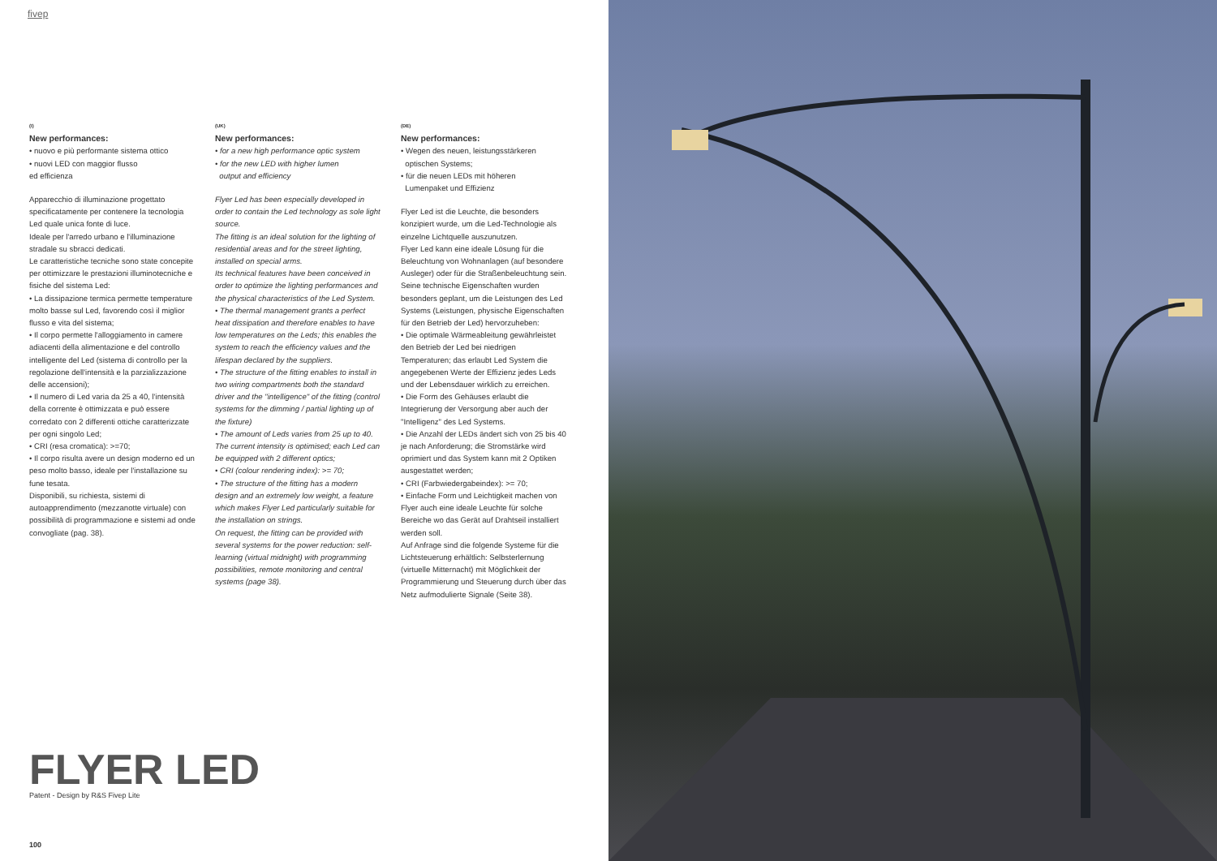fivep
(I)
New performances:
• nuovo e più performante sistema ottico
• nuovi LED con maggior flusso
ed efficienza
Apparecchio di illuminazione progettato specificatamente per contenere la tecnologia Led quale unica fonte di luce.
Ideale per l'arredo urbano e l'illuminazione stradale su sbracci dedicati.
Le caratteristiche tecniche sono state concepite per ottimizzare le prestazioni illuminotecniche e fisiche del sistema Led:
• La dissipazione termica permette temperature molto basse sul Led, favorendo così il miglior flusso e vita del sistema;
• Il corpo permette l'alloggiamento in camere adiacenti della alimentazione e del controllo intelligente del Led (sistema di controllo per la regolazione dell'intensità e la parzializzazione delle accensioni);
• Il numero di Led varia da 25 a 40, l'intensità della corrente è ottimizzata e può essere corredato con 2 differenti ottiche caratterizzate per ogni singolo Led;
• CRI (resa cromatica): >=70;
• Il corpo risulta avere un design moderno ed un peso molto basso, ideale per l'installazione su fune tesata.
Disponibili, su richiesta, sistemi di autoapprendimento (mezzanotte virtuale) con possibilità di programmazione e sistemi ad onde convogliate (pag. 38).
(UK)
New performances:
• for a new high performance optic system
• for the new LED with higher lumen
output and efficiency
Flyer Led has been especially developed in order to contain the Led technology as sole light source.
The fitting is an ideal solution for the lighting of residential areas and for the street lighting, installed on special arms.
Its technical features have been conceived in order to optimize the lighting performances and the physical characteristics of the Led System.
• The thermal management grants a perfect heat dissipation and therefore enables to have low temperatures on the Leds; this enables the system to reach the efficiency values and the lifespan declared by the suppliers.
• The structure of the fitting enables to install in two wiring compartments both the standard driver and the "intelligence" of the fitting (control systems for the dimming / partial lighting up of the fixture)
• The amount of Leds varies from 25 up to 40. The current intensity is optimised; each Led can be equipped with 2 different optics;
• CRI (colour rendering index): >= 70;
• The structure of the fitting has a modern design and an extremely low weight, a feature which makes Flyer Led particularly suitable for the installation on strings.
On request, the fitting can be provided with several systems for the power reduction: self-learning (virtual midnight) with programming possibilities, remote monitoring and central systems (page 38).
(DE)
New performances:
• Wegen des neuen, leistungsstärkeren
optischen Systems;
• für die neuen LEDs mit höheren
Lumenpaket und Effizienz
Flyer Led ist die Leuchte, die besonders konzipiert wurde, um die Led-Technologie als einzelne Lichtquelle auszunutzen.
Flyer Led kann eine ideale Lösung für die Beleuchtung von Wohnanlagen (auf besondere Ausleger) oder für die Straßenbeleuchtung sein.
Seine technische Eigenschaften wurden besonders geplant, um die Leistungen des Led Systems (Leistungen, physische Eigenschaften für den Betrieb der Led) hervorzuheben:
• Die optimale Wärmeableitung gewährleistet den Betrieb der Led bei niedrigen Temperaturen; das erlaubt Led System die angegebenen Werte der Effizienz jedes Leds und der Lebensdauer wirklich zu erreichen.
• Die Form des Gehäuses erlaubt die Integrierung der Versorgung aber auch der "Intelligenz" des Led Systems.
• Die Anzahl der LEDs ändert sich von 25 bis 40 je nach Anforderung; die Stromstärke wird oprimiert und das System kann mit 2 Optiken ausgestattet werden;
• CRI (Farbwiedergabeindex): >= 70;
• Einfache Form und Leichtigkeit machen von Flyer auch eine ideale Leuchte für solche Bereiche wo das Gerät auf Drahtseil installiert werden soll.
Auf Anfrage sind die folgende Systeme für die Lichtsteuerung erhältlich: Selbsterlernung (virtuelle Mitternacht) mit Möglichkeit der Programmierung und Steuerung durch über das Netz aufmodulierte Signale (Seite 38).
FLYER LED
Patent - Design by R&S Fivep Lite
100